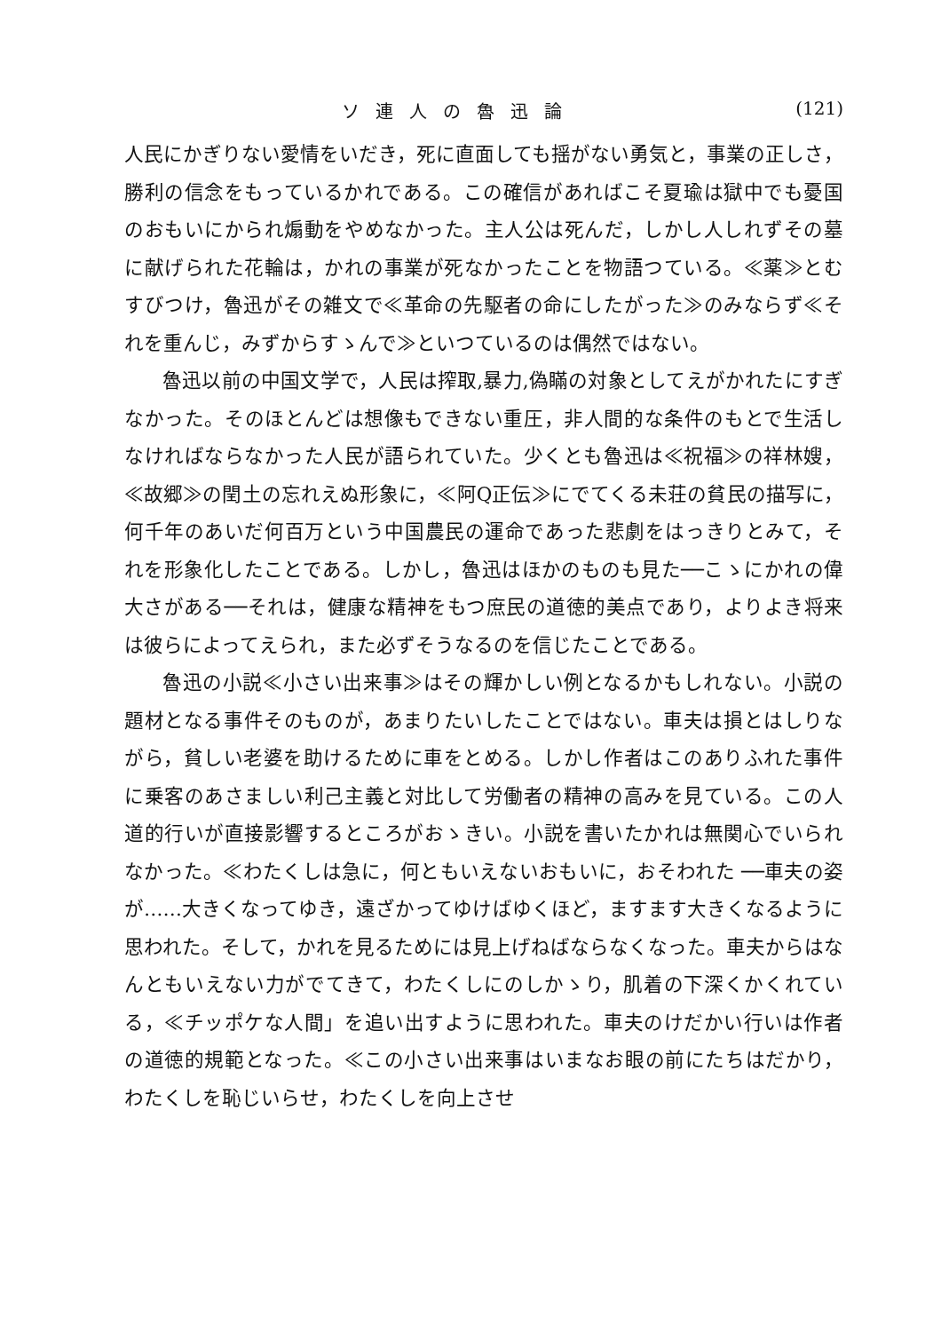ソ連人の魯迅論 (121)
人民にかぎりない愛情をいだき，死に直面しても揺がない勇気と，事業の正しさ，勝利の信念をもっているかれである。この確信があればこそ夏瑜は獄中でも憂国のおもいにかられ煽動をやめなかった。主人公は死んだ，しかし人しれずその墓に献げられた花輪は，かれの事業が死なかったことを物語つている。≪薬≫とむすびつけ，魯迅がその雑文で≪革命の先駆者の命にしたがった≫のみならず≪それを重んじ，みずからすゝんで≫といつているのは偶然ではない。
魯迅以前の中国文学で，人民は搾取,暴力,偽瞞の対象としてえがかれたにすぎなかった。そのほとんどは想像もできない重圧，非人間的な条件のもとで生活しなければならなかった人民が語られていた。少くとも魯迅は≪祝福≫の祥林嫂，≪故郷≫の閏土の忘れえぬ形象に，≪阿Q正伝≫にでてくる未荘の貧民の描写に，何千年のあいだ何百万という中国農民の運命であった悲劇をはっきりとみて，それを形象化したことである。しかし，魯迅はほかのものも見た──こゝにかれの偉大さがある──それは，健康な精神をもつ庶民の道徳的美点であり，よりよき将来は彼らによってえられ，また必ずそうなるのを信じたことである。
魯迅の小説≪小さい出来事≫はその輝かしい例となるかもしれない。小説の題材となる事件そのものが，あまりたいしたことではない。車夫は損とはしりながら，貧しい老婆を助けるために車をとめる。しかし作者はこのありふれた事件に乗客のあさましい利己主義と対比して労働者の精神の高みを見ている。この人道的行いが直接影響するところがおゝきい。小説を書いたかれは無関心でいられなかった。≪わたくしは急に，何ともいえないおもいに，おそわれた ──車夫の姿が……大きくなってゆき，遠ざかってゆけばゆくほど，ますます大きくなるように思われた。そして，かれを見るためには見上げねばならなくなった。車夫からはなんともいえない力がでてきて，わたくしにのしかゝり，肌着の下深くかくれている，≪チッポケな人間」を追い出すように思われた。車夫のけだかい行いは作者の道徳的規範となった。≪この小さい出来事はいまなお眼の前にたちはだかり，わたくしを恥じいらせ，わたくしを向上させ